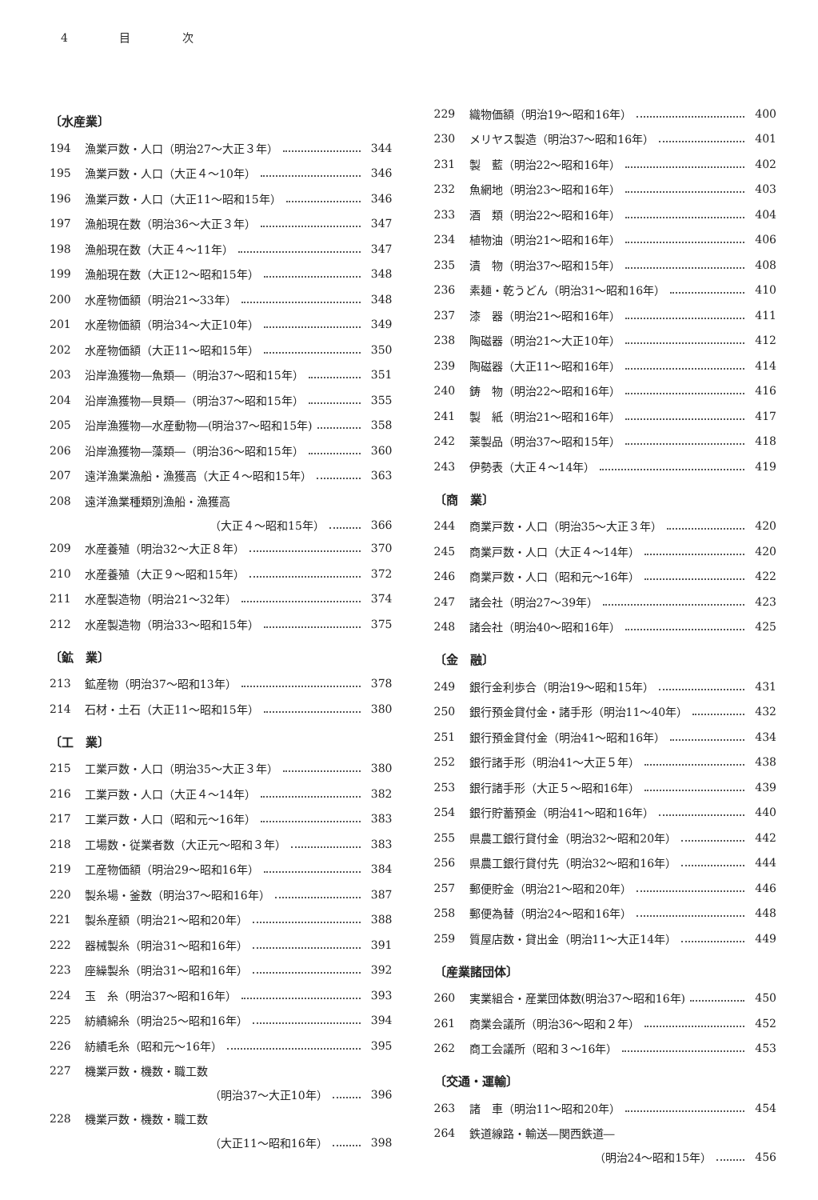4 目 次
〔水産業〕
194 漁業戸数・人口（明治27～大正３年） 344
195 漁業戸数・人口（大正４～10年） 346
196 漁業戸数・人口（大正11～昭和15年） 346
197 漁船現在数（明治36～大正３年） 347
198 漁船現在数（大正４～11年） 347
199 漁船現在数（大正12～昭和15年） 348
200 水産物価額（明治21～33年） 348
201 水産物価額（明治34～大正10年） 349
202 水産物価額（大正11～昭和15年） 350
203 沿岸漁獲物―魚類―（明治37～昭和15年） 351
204 沿岸漁獲物―貝類―（明治37～昭和15年） 355
205 沿岸漁獲物―水産動物―(明治37～昭和15年) 358
206 沿岸漁獲物―藻類―（明治36～昭和15年） 360
207 遠洋漁業漁船・漁獲高（大正４～昭和15年） 363
208 遠洋漁業種類別漁船・漁獲高
（大正４～昭和15年） 366
209 水産養殖（明治32～大正８年） 370
210 水産養殖（大正９～昭和15年） 372
211 水産製造物（明治21～32年） 374
212 水産製造物（明治33～昭和15年） 375
〔鉱　業〕
213 鉱産物（明治37～昭和13年） 378
214 石材・土石（大正11～昭和15年） 380
〔工　業〕
215 工業戸数・人口（明治35～大正３年） 380
216 工業戸数・人口（大正４～14年） 382
217 工業戸数・人口（昭和元～16年） 383
218 工場数・従業者数（大正元～昭和３年） 383
219 工産物価額（明治29～昭和16年） 384
220 製糸場・釜数（明治37～昭和16年） 387
221 製糸産額（明治21～昭和20年） 388
222 器械製糸（明治31～昭和16年） 391
223 座繰製糸（明治31～昭和16年） 392
224 玉　糸（明治37～昭和16年） 393
225 紡績綿糸（明治25～昭和16年） 394
226 紡績毛糸（昭和元～16年） 395
227 機業戸数・機数・職工数
（明治37～大正10年） 396
228 機業戸数・機数・職工数
（大正11～昭和16年） 398
229 織物価額（明治19～昭和16年） 400
230 メリヤス製造（明治37～昭和16年） 401
231 製　藍（明治22～昭和16年） 402
232 魚網地（明治23～昭和16年） 403
233 酒　類（明治22～昭和16年） 404
234 植物油（明治21～昭和16年） 406
235 漬　物（明治37～昭和15年） 408
236 素麺・乾うどん（明治31～昭和16年） 410
237 漆　器（明治21～昭和16年） 411
238 陶磁器（明治21～大正10年） 412
239 陶磁器（大正11～昭和16年） 414
240 鋳　物（明治22～昭和16年） 416
241 製　紙（明治21～昭和16年） 417
242 薬製品（明治37～昭和15年） 418
243 伊勢表（大正４～14年） 419
〔商　業〕
244 商業戸数・人口（明治35～大正３年） 420
245 商業戸数・人口（大正４～14年） 420
246 商業戸数・人口（昭和元～16年） 422
247 諸会社（明治27～39年） 423
248 諸会社（明治40～昭和16年） 425
〔金　融〕
249 銀行金利歩合（明治19～昭和15年） 431
250 銀行預金貸付金・諸手形（明治11～40年） 432
251 銀行預金貸付金（明治41～昭和16年） 434
252 銀行諸手形（明治41～大正５年） 438
253 銀行諸手形（大正５～昭和16年） 439
254 銀行貯蓄預金（明治41～昭和16年） 440
255 県農工銀行貸付金（明治32～昭和20年） 442
256 県農工銀行貸付先（明治32～昭和16年） 444
257 郵便貯金（明治21～昭和20年） 446
258 郵便為替（明治24～昭和16年） 448
259 質屋店数・貸出金（明治11～大正14年） 449
〔産業諸団体〕
260 実業組合・産業団体数(明治37～昭和16年) 450
261 商業会議所（明治36～昭和２年） 452
262 商工会議所（昭和３～16年） 453
〔交通・運輸〕
263 諸　車（明治11～昭和20年） 454
264 鉄道線路・輸送―関西鉄道―
（明治24～昭和15年） 456